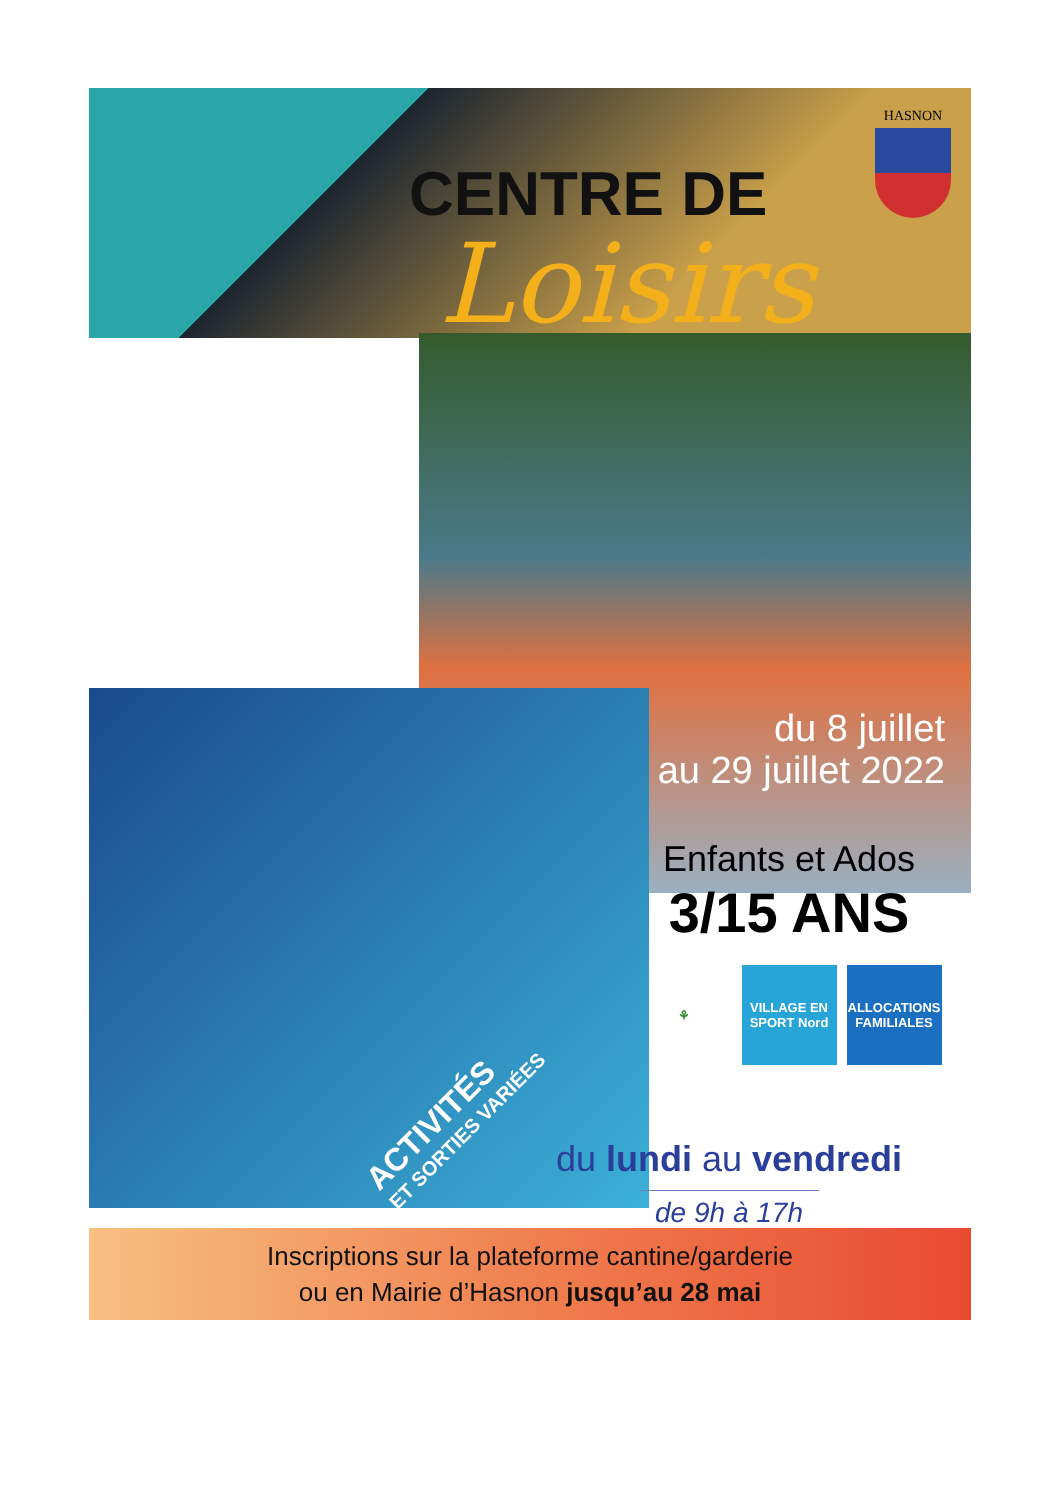CENTRE DE
Loisirs
HASNON
du 8 juillet
au 29 juillet 2022
ACTIVITÉS
ET SORTIES VARIÉES
Enfants et Ados
3/15 ANS
⚘ VILLAGE EN SPORT Nord
ALLOCATIONS FAMILIALES
du lundi au vendredi
de 9h à 17h
Inscriptions sur la plateforme cantine/garderie
ou en Mairie d’Hasnon jusqu’au 28 mai